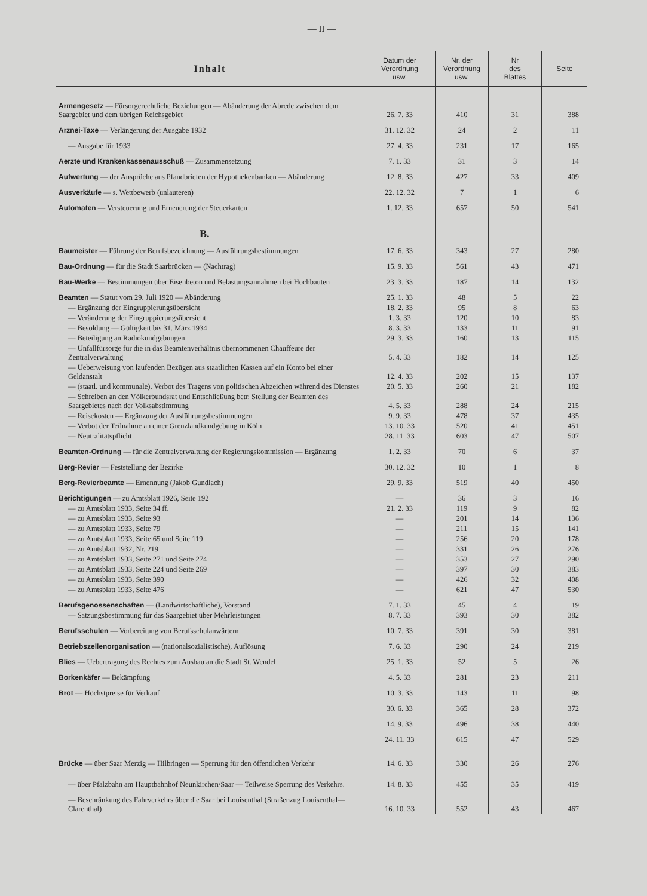— II —
| Inhalt | Datum der Verordnung usw. | Nr. der Verordnung usw. | Nr des Blattes | Seite |
| --- | --- | --- | --- | --- |
| Armengesetz — Fürsorgerechtliche Beziehungen — Abänderung der Abrede zwischen dem Saargebiet und dem übrigen Reichsgebiet | 26. 7. 33 | 410 | 31 | 388 |
| Arznei-Taxe — Verlängerung der Ausgabe 1932 | 31. 12. 32 | 24 | 2 | 11 |
| — Ausgabe für 1933 | 27. 4. 33 | 231 | 17 | 165 |
| Aerzte und Krankenkassenausschuß — Zusammensetzung | 7. 1. 33 | 31 | 3 | 14 |
| Aufwertung — der Ansprüche aus Pfandbriefen der Hypothekenbanken — Abänderung | 12. 8. 33 | 427 | 33 | 409 |
| Ausverkäufe — s. Wettbewerb (unlauteren) | 22. 12. 32 | 7 | 1 | 6 |
| Automaten — Versteuerung und Erneuerung der Steuerkarten | 1. 12. 33 | 657 | 50 | 541 |
| B. | | | | |
| Baumeister — Führung der Berufsbezeichnung — Ausführungsbestimmungen | 17. 6. 33 | 343 | 27 | 280 |
| Bau-Ordnung — für die Stadt Saarbrücken — (Nachtrag) | 15. 9. 33 | 561 | 43 | 471 |
| Bau-Werke — Bestimmungen über Eisenbeton und Belastungsannahmen bei Hochbauten | 23. 3. 33 | 187 | 14 | 132 |
| Beamten — Statut vom 29. Juli 1920 — Abänderung | 25. 1. 33 | 48 | 5 | 22 |
| — Ergänzung der Eingruppierungsübersicht | 18. 2. 33 | 95 | 8 | 63 |
| — Veränderung der Eingruppierungsübersicht | 1. 3. 33 | 120 | 10 | 83 |
| — Besoldung — Gültigkeit bis 31. März 1934 | 8. 3. 33 | 133 | 11 | 91 |
| — Beteiligung an Radiokundgebungen | 29. 3. 33 | 160 | 13 | 115 |
| — Unfallfürsorge für die in das Beamtenverhältnis übernommenen Chauffeure der Zentralverwaltung | 5. 4. 33 | 182 | 14 | 125 |
| — Ueberweisung von laufenden Bezügen aus staatlichen Kassen auf ein Konto bei einer Geldanstalt | 12. 4. 33 | 202 | 15 | 137 |
| — (staatl. und kommunale). Verbot des Tragens von politischen Abzeichen während des Dienstes | 20. 5. 33 | 260 | 21 | 182 |
| — Schreiben an den Völkerbundsrat und Entschließung betr. Stellung der Beamten des Saargebietes nach der Volksabstimmung | 4. 5. 33 | 288 | 24 | 215 |
| — Reisekosten — Ergänzung der Ausführungsbestimmungen | 9. 9. 33 | 478 | 37 | 435 |
| — Verbot der Teilnahme an einer Grenzlandkundgebung in Köln | 13. 10. 33 | 520 | 41 | 451 |
| — Neutralitätspflicht | 28. 11. 33 | 603 | 47 | 507 |
| Beamten-Ordnung — für die Zentralverwaltung der Regierungskommission — Ergänzung | 1. 2. 33 | 70 | 6 | 37 |
| Berg-Revier — Feststellung der Bezirke | 30. 12. 32 | 10 | 1 | 8 |
| Berg-Revierbeamte — Ernennung (Jakob Gundlach) | 29. 9. 33 | 519 | 40 | 450 |
| Berichtigungen — zu Amtsblatt 1926, Seite 192 | — | 36 | 3 | 16 |
| — zu Amtsblatt 1933, Seite 34 ff. | 21. 2. 33 | 119 | 9 | 82 |
| — zu Amtsblatt 1933, Seite 93 | — | 201 | 14 | 136 |
| — zu Amtsblatt 1933, Seite 79 | — | 211 | 15 | 141 |
| — zu Amtsblatt 1933, Seite 65 und Seite 119 | — | 256 | 20 | 178 |
| — zu Amtsblatt 1932, Nr. 219 | — | 331 | 26 | 276 |
| — zu Amtsblatt 1933, Seite 271 und Seite 274 | — | 353 | 27 | 290 |
| — zu Amtsblatt 1933, Seite 224 und Seite 269 | — | 397 | 30 | 383 |
| — zu Amtsblatt 1933, Seite 390 | — | 426 | 32 | 408 |
| — zu Amtsblatt 1933, Seite 476 | — | 621 | 47 | 530 |
| Berufsgenossenschaften — (Landwirtschaftliche), Vorstand | 7. 1. 33 | 45 | 4 | 19 |
| — Satzungsbestimmung für das Saargebiet über Mehrleistungen | 8. 7. 33 | 393 | 30 | 382 |
| Berufsschulen — Vorbereitung von Berufsschulanwärtern | 10. 7. 33 | 391 | 30 | 381 |
| Betriebszellenorganisation — (nationalsozialistische), Auflösung | 7. 6. 33 | 290 | 24 | 219 |
| Blies — Uebertragung des Rechtes zum Ausbau an die Stadt St. Wendel | 25. 1. 33 | 52 | 5 | 26 |
| Borkenkäfer — Bekämpfung | 4. 5. 33 | 281 | 23 | 211 |
| Brot — Höchstpreise für Verkauf | 10. 3. 33 | 143 | 11 | 98 |
| | 30. 6. 33 | 365 | 28 | 372 |
| | 14. 9. 33 | 496 | 38 | 440 |
| | 24. 11. 33 | 615 | 47 | 529 |
| Brücke — über Saar Merzig — Hilbringen — Sperrung für den öffentlichen Verkehr | 14. 6. 33 | 330 | 26 | 276 |
| — über Pfalzbahn am Hauptbahnhof Neunkirchen/Saar — Teilweise Sperrung des Verkehrs. | 14. 8. 33 | 455 | 35 | 419 |
| — Beschränkung des Fahrverkehrs über die Saar bei Louisenthal (Straßenzug Louisenthal—Clarenthal) | 16. 10. 33 | 552 | 43 | 467 |